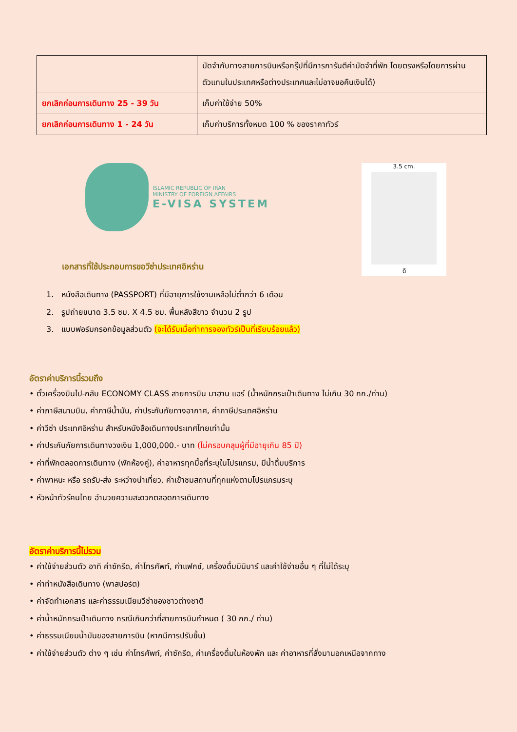| | มัดจำกับทางสายการบินหรือกรุ๊ปที่มีการการันตีค่ามัดจำที่พัก โดยตรงหรือโดยการผ่านตัวแทนในประเทศหรือต่างประเทศและไม่อาจขอคืนเงินได้) |
| ยกเลิกก่อนการเดินทาง 25 - 39 วัน | เก็บค่าใช้จ่าย 50% |
| ยกเลิกก่อนการเดินทาง 1 - 24 วัน | เก็บค่าบริการทั้งหมด 100 % ของราคาทัวร์ |
ISLAMIC REPUBLIC OF IRAN
MINISTRY OF FOREIGN AFFAIRS
E-VISA SYSTEM
เอกสารที่ใช้ประกอบการขอวีซ่าประเทศอิหร่าน
3.5 cm.
ดี
1. หนังสือเดินทาง (PASSPORT) ที่มีอายุการใช้งานเหลือไม่ต่ำกว่า 6 เดือน
2. รูปถ่ายขนาด 3.5 ซม. X 4.5 ซม. พื้นหลังสีขาว จำนวน 2 รูป
3. แบบฟอร์มกรอกข้อมูลส่วนตัว (จะได้รับเมื่อทำการจองทัวร์เป็นที่เรียบร้อยแล้ว)
อัตราค่าบริการนี้รวมถึง
• ตั๋วเครื่องบินไป-กลับ ECONOMY CLASS สายการบิน มาฮาน แอร์ (น้ำหนักกระเป๋าเดินทาง ไม่เกิน 30 กก./ท่าน)
• ค่าภาษีสนามบิน, ค่าภาษีน้ำมัน, ค่าประกันภัยทางอากาศ, ค่าภาษีประเทศอิหร่าน
• ค่าวีซ่า ประเทศอิหร่าน สำหรับหนังสือเดินทางประเทศไทยเท่านั้น
• ค่าประกันภัยการเดินทางวงเงิน 1,000,000.- บาท (ไม่ครอบคลุมผู้ที่มีอายุเกิน 85 ปี)
• ค่าที่พักตลอดการเดินทาง (พักห้องคู่), ค่าอาหารทุกมื้อที่ระบุในโปรแกรม, มีน้ำดื่มบริการ
• ค่าพาหนะ หรือ รถรับ-ส่ง ระหว่างนำเที่ยว, ค่าเข้าชมสถานที่ทุกแห่งตามโปรแกรมระบุ
• หัวหน้าทัวร์คนไทย อำนวยความสะดวกตลอดการเดินทาง
อัตราค่าบริการนี้ไม่รวม
• ค่าใช้จ่ายส่วนตัว อาทิ ค่าซักรีด, ค่าโทรศัพท์, ค่าแฟกซ์, เครื่องดื่มมินิบาร์ และค่าใช้จ่ายอื่น ๆ ที่ไม่ได้ระบุ
• ค่าทำหนังสือเดินทาง (พาสปอร์ต)
• ค่าจัดทำเอกสาร และค่าธรรมเนียมวีซ่าของชาวต่างชาติ
• ค่าน้ำหนักกระเป๋าเดินทาง กรณีเกินกว่าที่สายการบินกำหนด ( 30 กก./ ท่าน)
• ค่าธรรมเนียมน้ำมันของสายการบิน (หากมีการปรับขึ้น)
• ค่าใช้จ่ายส่วนตัว ต่าง ๆ เช่น ค่าโทรศัพท์, ค่าซักรีด, ค่าเครื่องดื่มในห้องพัก และ ค่าอาหารที่สั่งมานอกเหนือจากทาง